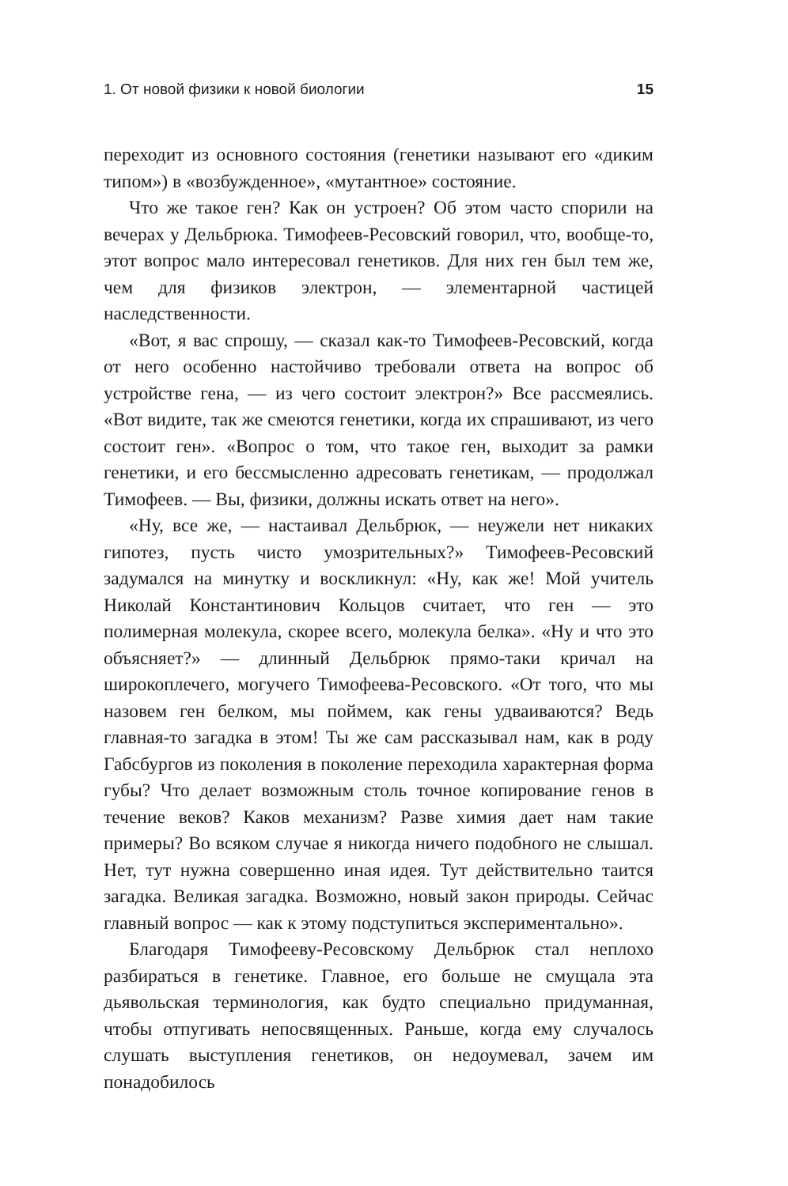1. От новой физики к новой биологии 15
переходит из основного состояния (генетики называют его «диким типом») в «возбужденное», «мутантное» состояние.
Что же такое ген? Как он устроен? Об этом часто спорили на вечерах у Дельбрюка. Тимофеев-Ресовский говорил, что, вообще-то, этот вопрос мало интересовал генетиков. Для них ген был тем же, чем для физиков электрон, — элементарной частицей наследственности.
«Вот, я вас спрошу, — сказал как-то Тимофеев-Ресовский, когда от него особенно настойчиво требовали ответа на вопрос об устройстве гена, — из чего состоит электрон?» Все рассмеялись. «Вот видите, так же смеются генетики, когда их спрашивают, из чего состоит ген». «Вопрос о том, что такое ген, выходит за рамки генетики, и его бессмысленно адресовать генетикам, — продолжал Тимофеев. — Вы, физики, должны искать ответ на него».
«Ну, все же, — настаивал Дельбрюк, — неужели нет никаких гипотез, пусть чисто умозрительных?» Тимофеев-Ресовский задумался на минутку и воскликнул: «Ну, как же! Мой учитель Николай Константинович Кольцов считает, что ген — это полимерная молекула, скорее всего, молекула белка». «Ну и что это объясняет?» — длинный Дельбрюк прямо-таки кричал на широкоплечего, могучего Тимофеева-Ресовского. «От того, что мы назовем ген белком, мы поймем, как гены удваиваются? Ведь главная-то загадка в этом! Ты же сам рассказывал нам, как в роду Габсбургов из поколения в поколение переходила характерная форма губы? Что делает возможным столь точное копирование генов в течение веков? Каков механизм? Разве химия дает нам такие примеры? Во всяком случае я никогда ничего подобного не слышал. Нет, тут нужна совершенно иная идея. Тут действительно таится загадка. Великая загадка. Возможно, новый закон природы. Сейчас главный вопрос — как к этому подступиться экспериментально».
Благодаря Тимофееву-Ресовскому Дельбрюк стал неплохо разбираться в генетике. Главное, его больше не смущала эта дьявольская терминология, как будто специально придуманная, чтобы отпугивать непосвященных. Раньше, когда ему случалось слушать выступления генетиков, он недоумевал, зачем им понадобилось